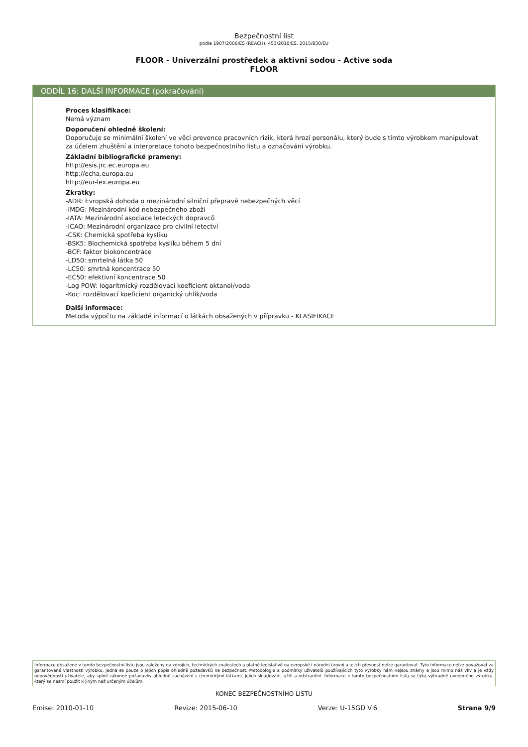Bezpečnostní list
podle 1907/2006/ES (REACH), 453/2010/ES, 2015/830/EU
FLOOR - Univerzální prostředek a aktivni sodou - Active soda
FLOOR
ODDÍL 16: DALŠÍ INFORMACE (pokračování)
Proces klasifikace:
Nemá význam
Doporučení ohledně školení:
Doporučuje se minimální školení ve věci prevence pracovních rizik, která hrozí personálu, který bude s tímto výrobkem manipulovat za účelem zhuštění a interpretace tohoto bezpečnostního listu a označování výrobku.
Základní bibliografické prameny:
http://esis.jrc.ec.europa.eu
http://echa.europa.eu
http://eur-lex.europa.eu
Zkratky:
-ADR: Evropská dohoda o mezinárodní silniční přepravě nebezpečných věcí
-IMDG: Mezinárodní kód nebezpečného zboží
-IATA: Mezinárodní asociace leteckých dopravců
-ICAO: Mezinárodní organizace pro civilní letectví
-CSK: Chemická spotřeba kyslíku
-BSK5: Biochemická spotřeba kyslíku během 5 dní
-BCF: faktor biokoncentrace
-LD50: smrtelná látka 50
-LC50: smrtná koncentrace 50
-EC50: efektivní koncentrace 50
-Log POW: logaritmický rozdělovací koeficient oktanol/voda
-Koc: rozdělovací koeficient organický uhlík/voda
Další informace:
Metoda výpočtu na základě informací o látkách obsažených v přípravku - KLASIFIKACE
Informace obsažené v tomto bezpečnostní listu jsou založeny na zdrojích, technických znalostech a platné legislativě na evropské i národní úrovni a jejich přesnost nelze garantovat. Tyto informace nelze považovat za garantované vlastnosti výrobku, jedná se pouze o jejich popis ohledně požadavků na bezpečnost. Metodologie a podmínky uživatelů používajících tyto výrobky nám nejsou známy a jsou mimo náš vliv a je vždy odpovědností uživatele, aby splnil zákonné požadavky ohledně zacházení s chemickými látkami, jejich skladování, užití a odstranění. Informace v tomto bezpečnostním listu se týká výhradně uvedeného výrobku, který se nesmí použít k jiným než určeným účelům.
KONEC BEZPEČNOSTNÍHO LISTU
Emise: 2010-01-10 Revize: 2015-06-10 Verze: U-15GD V.6 Strana 9/9